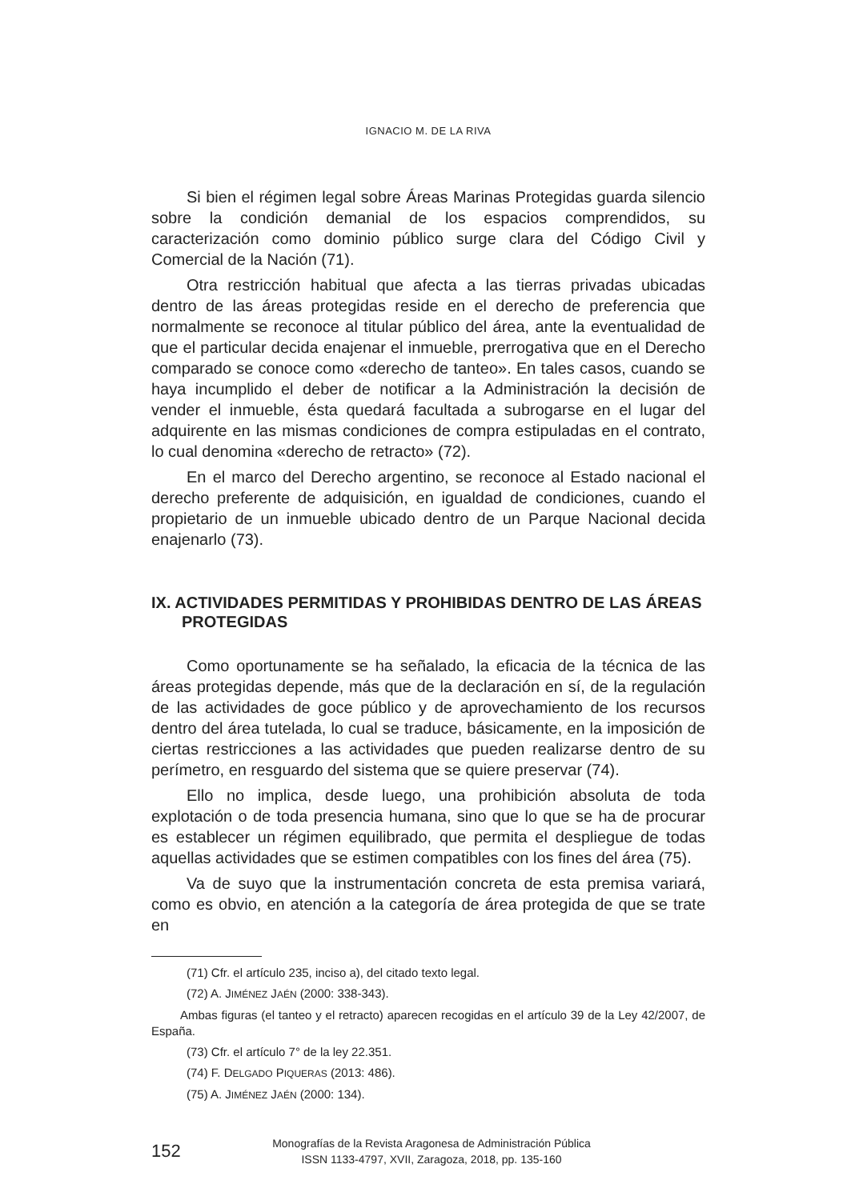IGNACIO M. DE LA RIVA
Si bien el régimen legal sobre Áreas Marinas Protegidas guarda silencio sobre la condición demanial de los espacios comprendidos, su caracterización como dominio público surge clara del Código Civil y Comercial de la Nación (71).
Otra restricción habitual que afecta a las tierras privadas ubicadas dentro de las áreas protegidas reside en el derecho de preferencia que normalmente se reconoce al titular público del área, ante la eventualidad de que el particular decida enajenar el inmueble, prerrogativa que en el Derecho comparado se conoce como «derecho de tanteo». En tales casos, cuando se haya incumplido el deber de notificar a la Administración la decisión de vender el inmueble, ésta quedará facultada a subrogarse en el lugar del adquirente en las mismas condiciones de compra estipuladas en el contrato, lo cual denomina «derecho de retracto» (72).
En el marco del Derecho argentino, se reconoce al Estado nacional el derecho preferente de adquisición, en igualdad de condiciones, cuando el propietario de un inmueble ubicado dentro de un Parque Nacional decida enajenarlo (73).
IX. ACTIVIDADES PERMITIDAS Y PROHIBIDAS DENTRO DE LAS ÁREAS PROTEGIDAS
Como oportunamente se ha señalado, la eficacia de la técnica de las áreas protegidas depende, más que de la declaración en sí, de la regulación de las actividades de goce público y de aprovechamiento de los recursos dentro del área tutelada, lo cual se traduce, básicamente, en la imposición de ciertas restricciones a las actividades que pueden realizarse dentro de su perímetro, en resguardo del sistema que se quiere preservar (74).
Ello no implica, desde luego, una prohibición absoluta de toda explotación o de toda presencia humana, sino que lo que se ha de procurar es establecer un régimen equilibrado, que permita el despliegue de todas aquellas actividades que se estimen compatibles con los fines del área (75).
Va de suyo que la instrumentación concreta de esta premisa variará, como es obvio, en atención a la categoría de área protegida de que se trate en
(71) Cfr. el artículo 235, inciso a), del citado texto legal.
(72) A. JIMÉNEZ JAÉN (2000: 338-343).
Ambas figuras (el tanteo y el retracto) aparecen recogidas en el artículo 39 de la Ley 42/2007, de España.
(73) Cfr. el artículo 7° de la ley 22.351.
(74) F. DELGADO PIQUERAS (2013: 486).
(75) A. JIMÉNEZ JAÉN (2000: 134).
152
Monografías de la Revista Aragonesa de Administración Pública
ISSN 1133-4797, XVII, Zaragoza, 2018, pp. 135-160